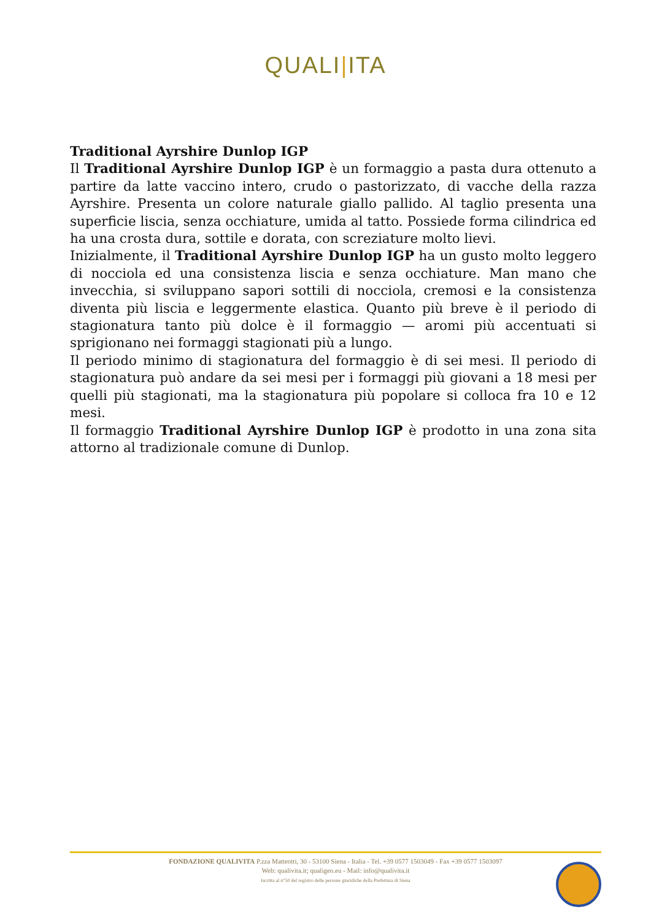QUALI|ITA
Traditional Ayrshire Dunlop IGP
Il Traditional Ayrshire Dunlop IGP è un formaggio a pasta dura ottenuto a partire da latte vaccino intero, crudo o pastorizzato, di vacche della razza Ayrshire. Presenta un colore naturale giallo pallido. Al taglio presenta una superficie liscia, senza occhiature, umida al tatto. Possiede forma cilindrica ed ha una crosta dura, sottile e dorata, con screziature molto lievi.
Inizialmente, il Traditional Ayrshire Dunlop IGP ha un gusto molto leggero di nocciola ed una consistenza liscia e senza occhiature. Man mano che invecchia, si sviluppano sapori sottili di nocciola, cremosi e la consistenza diventa più liscia e leggermente elastica. Quanto più breve è il periodo di stagionatura tanto più dolce è il formaggio — aromi più accentuati si sprigionano nei formaggi stagionati più a lungo.
Il periodo minimo di stagionatura del formaggio è di sei mesi. Il periodo di stagionatura può andare da sei mesi per i formaggi più giovani a 18 mesi per quelli più stagionati, ma la stagionatura più popolare si colloca fra 10 e 12 mesi.
Il formaggio Traditional Ayrshire Dunlop IGP è prodotto in una zona sita attorno al tradizionale comune di Dunlop.
FONDAZIONE QUALIVITA P.zza Matteotti, 30 - 53100 Siena - Italia - Tel. +39 0577 1503049 - Fax +39 0577 1503097
Web: qualivita.it; qualigeo.eu - Mail: info@qualivita.it
Iscritta al n°50 del registro delle persone giuridiche della Prefettura di Siena